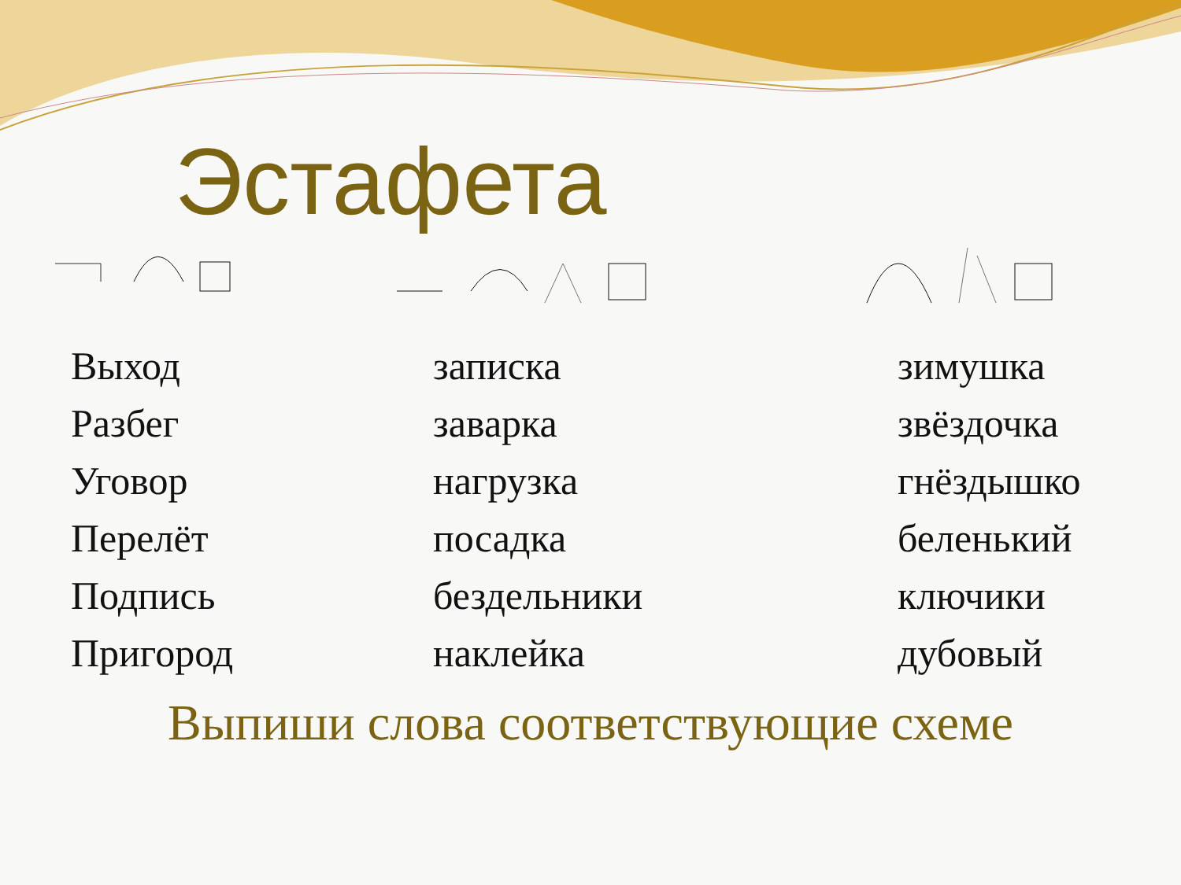Эстафета
Выход
Разбег
Уговор
Перелёт
Подпись
Пригород
записка
заварка
нагрузка
посадка
бездельники
наклейка
зимушка
звёздочка
гнёздышко
беленький
ключики
дубовый
Выпиши слова соответствующие схеме